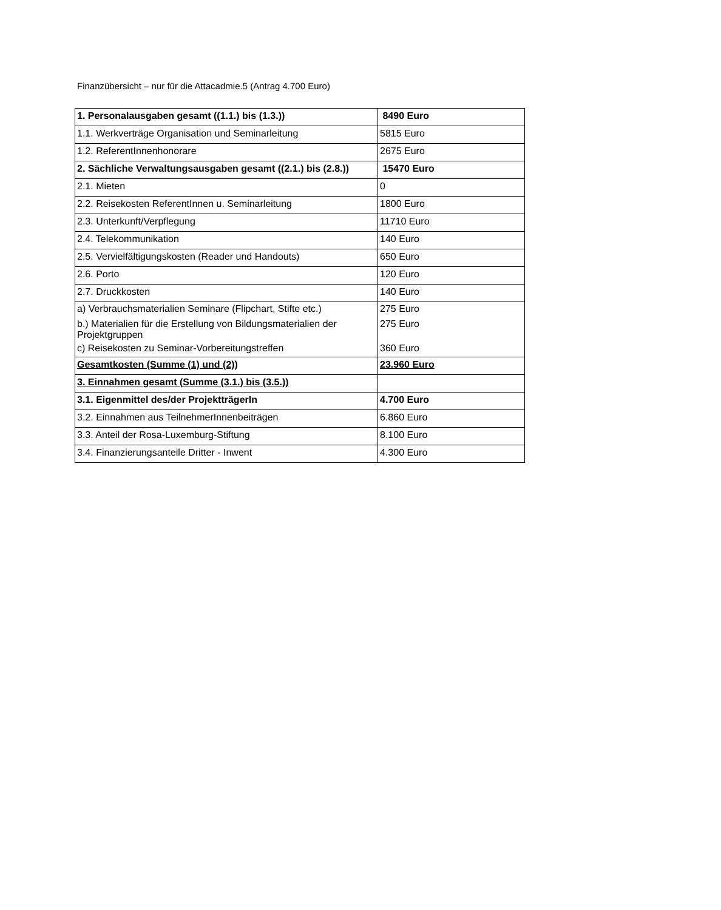Finanzübersicht – nur für die Attacadmie.5 (Antrag 4.700 Euro)
| 1. Personalausgaben gesamt ((1.1.) bis (1.3.)) | 8490 Euro |
| 1.1. Werkverträge Organisation und Seminarleitung | 5815 Euro |
| 1.2. ReferentInnenhonorare | 2675 Euro |
| 2. Sächliche Verwaltungsausgaben gesamt ((2.1.) bis (2.8.)) | 15470 Euro |
| 2.1. Mieten | 0 |
| 2.2. Reisekosten ReferentInnen u. Seminarleitung | 1800 Euro |
| 2.3. Unterkunft/Verpflegung | 11710 Euro |
| 2.4. Telekommunikation | 140 Euro |
| 2.5. Vervielfältigungskosten (Reader und Handouts) | 650 Euro |
| 2.6. Porto | 120 Euro |
| 2.7. Druckkosten | 140 Euro |
| a) Verbrauchsmaterialien Seminare (Flipchart, Stifte etc.) | 275 Euro |
| b.) Materialien für die Erstellung von Bildungsmaterialien der Projektgruppen | 275 Euro |
| c) Reisekosten zu Seminar-Vorbereitungstreffen | 360 Euro |
| Gesamtkosten (Summe (1) und (2)) | 23.960 Euro |
| 3. Einnahmen gesamt (Summe (3.1.) bis (3.5.)) | |
| 3.1. Eigenmittel des/der ProjektträgerIn | 4.700 Euro |
| 3.2. Einnahmen aus TeilnehmerInnenbeiträgen | 6.860 Euro |
| 3.3. Anteil der Rosa-Luxemburg-Stiftung | 8.100 Euro |
| 3.4. Finanzierungsanteile Dritter - Inwent | 4.300 Euro |